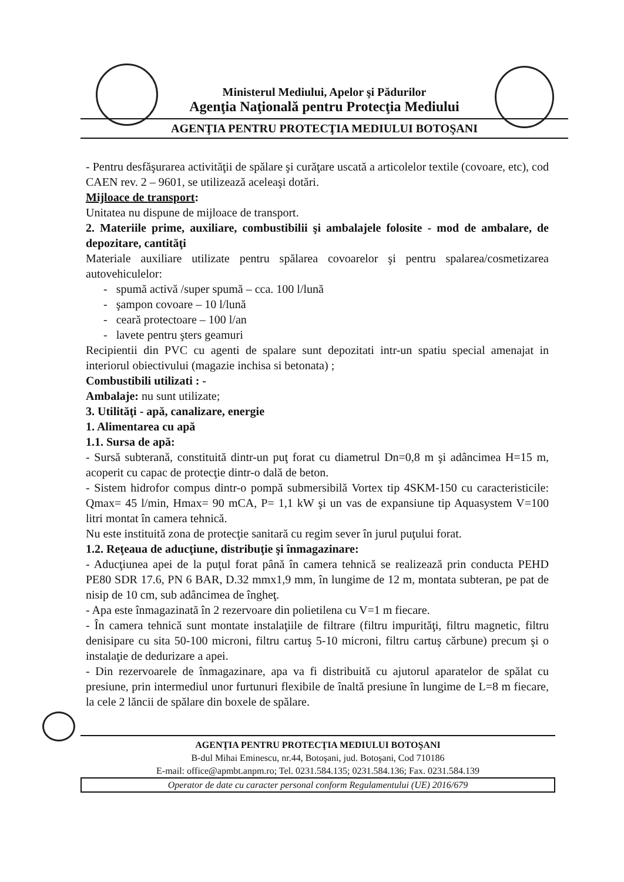Ministerul Mediului, Apelor şi Pădurilor
Agenţia Naţională pentru Protecţia Mediului
AGENŢIA PENTRU PROTECŢIA MEDIULUI BOTOŞANI
- Pentru desfăşurarea activităţii de spălare şi curăţare uscată a articolelor textile (covoare, etc), cod CAEN rev. 2 – 9601, se utilizează aceleaşi dotări.
Mijloace de transport:
Unitatea nu dispune de mijloace de transport.
2. Materiile prime, auxiliare, combustibilii şi ambalajele folosite - mod de ambalare, de depozitare, cantităţi
Materiale auxiliare utilizate pentru spălarea covoarelor şi pentru spalarea/cosmetizarea autovehiculelor:
- spumă activă /super spumă – cca. 100 l/lună
- şampon covoare – 10 l/lună
- ceară protectoare – 100 l/an
- lavete pentru şters geamuri
Recipientii din PVC cu agenti de spalare sunt depozitati intr-un spatiu special amenajat in interiorul obiectivului (magazie inchisa si betonata) ;
Combustibili utilizati : -
Ambalaje: nu sunt utilizate;
3. Utilităţi - apă, canalizare, energie
1. Alimentarea cu apă
1.1. Sursa de apă:
- Sursă subterană, constituită dintr-un puţ forat cu diametrul Dn=0,8 m şi adâncimea H=15 m, acoperit cu capac de protecţie dintr-o dală de beton.
- Sistem hidrofor compus dintr-o pompă submersibilă Vortex tip 4SKM-150 cu caracteristicile: Qmax= 45 l/min, Hmax= 90 mCA, P= 1,1 kW şi un vas de expansiune tip Aquasystem V=100 litri montat în camera tehnică.
Nu este instituită zona de protecţie sanitară cu regim sever în jurul puţului forat.
1.2. Reţeaua de aducţiune, distribuţie şi înmagazinare:
- Aducţiunea apei de la puţul forat până în camera tehnică se realizează prin conducta PEHD PE80 SDR 17.6, PN 6 BAR, D.32 mmx1,9 mm, în lungime de 12 m, montata subteran, pe pat de nisip de 10 cm, sub adâncimea de îngheţ.
- Apa este înmagazinată în 2 rezervoare din polietilena cu V=1 m fiecare.
- În camera tehnică sunt montate instalaţiile de filtrare (filtru impurităţi, filtru magnetic, filtru denisipare cu sita 50-100 microni, filtru cartuş 5-10 microni, filtru cartuş cărbune) precum şi o instalaţie de dedurizare a apei.
- Din rezervoarele de înmagazinare, apa va fi distribuită cu ajutorul aparatelor de spălat cu presiune, prin intermediul unor furtunuri flexibile de înaltă presiune în lungime de L=8 m fiecare, la cele 2 lăncii de spălare din boxele de spălare.
AGENŢIA PENTRU PROTECŢIA MEDIULUI BOTOŞANI
B-dul Mihai Eminescu, nr.44, Botoşani, jud. Botoşani, Cod 710186
E-mail: office@apmbt.anpm.ro; Tel. 0231.584.135; 0231.584.136; Fax. 0231.584.139
Operator de date cu caracter personal conform Regulamentului (UE) 2016/679